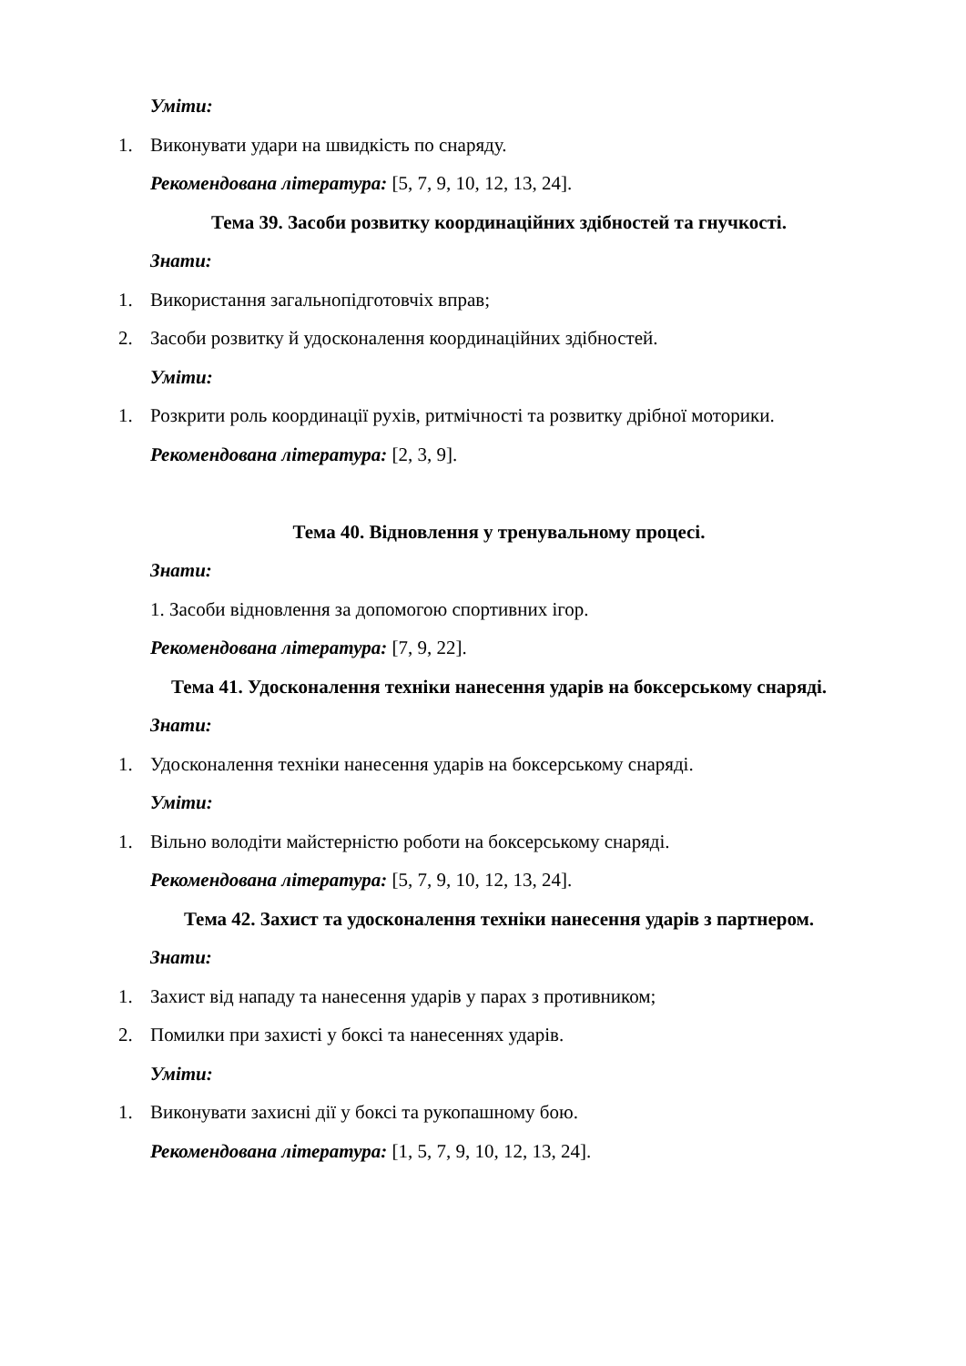Уміти:
1. Виконувати удари на швидкість по снаряду.
Рекомендована література: [5, 7, 9, 10, 12, 13, 24].
Тема 39. Засоби розвитку координаційних здібностей та гнучкості.
Знати:
1. Використання загальнопідготовчіх вправ;
2. Засоби розвитку й удосконалення координаційних здібностей.
Уміти:
1. Розкрити роль координації рухів, ритмічності та розвитку дрібної моторики.
Рекомендована література: [2, 3, 9].
Тема 40. Відновлення у тренувальному процесі.
Знати:
1. Засоби відновлення за допомогою спортивних ігор.
Рекомендована література: [7, 9, 22].
Тема 41. Удосконалення техніки нанесення ударів на боксерському снаряді.
Знати:
1. Удосконалення техніки нанесення ударів на боксерському снаряді.
Уміти:
1. Вільно володіти майстерністю роботи на боксерському снаряді.
Рекомендована література: [5, 7, 9, 10, 12, 13, 24].
Тема 42. Захист та удосконалення техніки нанесення ударів з партнером.
Знати:
1. Захист від нападу та нанесення ударів у парах з противником;
2. Помилки при захисті у боксі та нанесеннях ударів.
Уміти:
1. Виконувати захисні дії у боксі та рукопашному бою.
Рекомендована література: [1, 5, 7, 9, 10, 12, 13, 24].